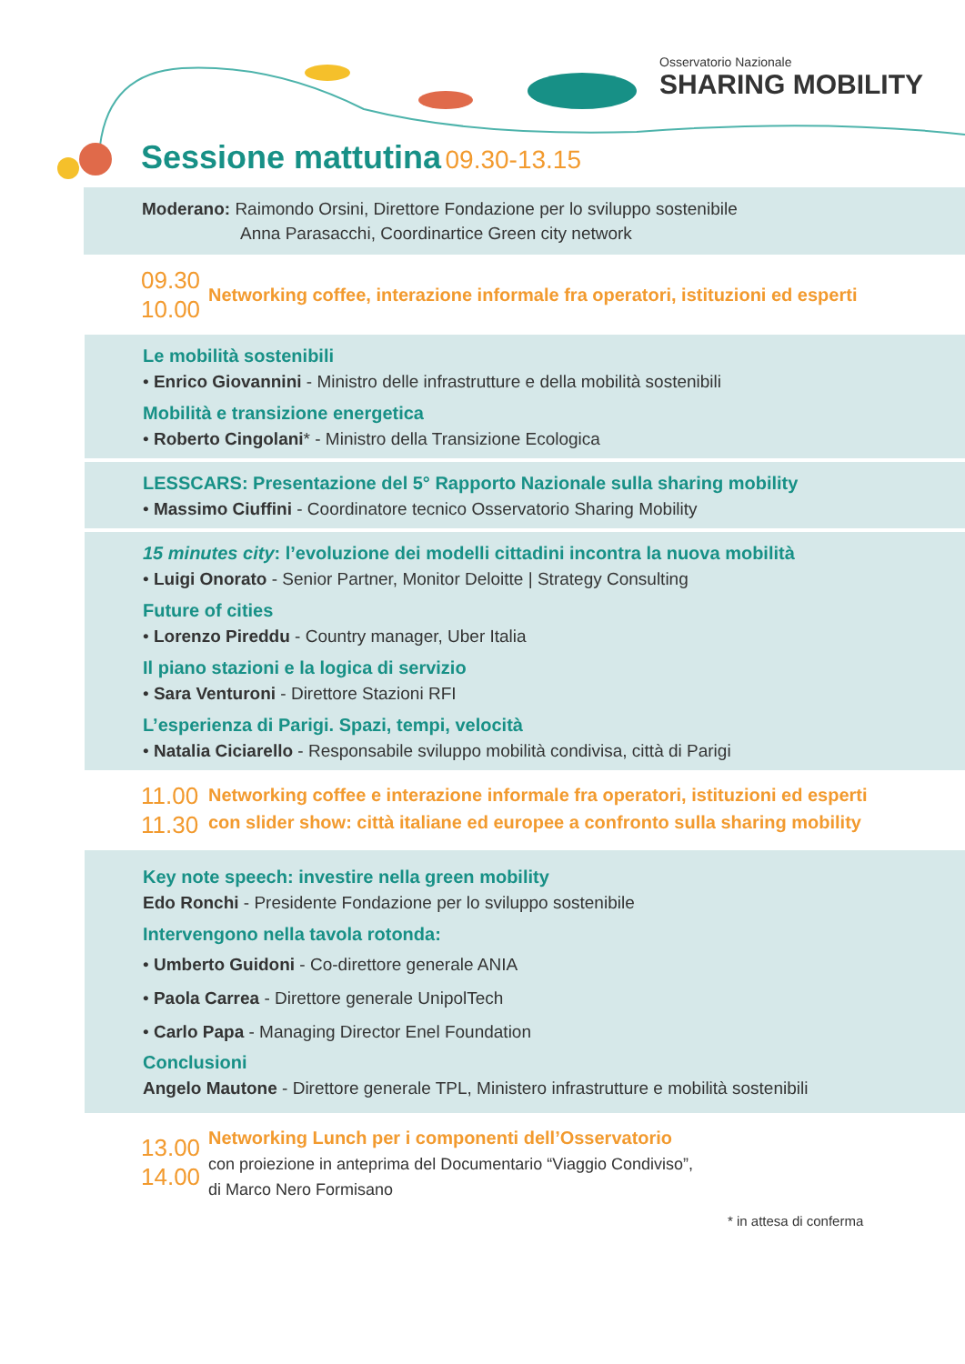Osservatorio Nazionale
SHARING MOBILITY
Sessione mattutina 09.30-13.15
Moderano: Raimondo Orsini, Direttore Fondazione per lo sviluppo sostenibile
Anna Parasacchi, Coordinartice Green city network
09.30
10.00
Networking coffee, interazione informale fra operatori, istituzioni ed esperti
Le mobilità sostenibili
• Enrico Giovannini - Ministro delle infrastrutture e della mobilità sostenibili
Mobilità e transizione energetica
• Roberto Cingolani* - Ministro della Transizione Ecologica
LESSCARS: Presentazione del 5° Rapporto Nazionale sulla sharing mobility
• Massimo Ciuffini - Coordinatore tecnico Osservatorio Sharing Mobility
15 minutes city: l’evoluzione dei modelli cittadini incontra la nuova mobilità
• Luigi Onorato - Senior Partner, Monitor Deloitte | Strategy Consulting
Future of cities
• Lorenzo Pireddu - Country manager, Uber Italia
Il piano stazioni e la logica di servizio
• Sara Venturoni - Direttore Stazioni RFI
L’esperienza di Parigi. Spazi, tempi, velocità
• Natalia Ciciarello - Responsabile sviluppo mobilità condivisa, città di Parigi
11.00
11.30
Networking coffee e interazione informale fra operatori, istituzioni ed esperti
con slider show: città italiane ed europee a confronto sulla sharing mobility
Key note speech: investire nella green mobility
Edo Ronchi - Presidente Fondazione per lo sviluppo sostenibile
Intervengono nella tavola rotonda:
• Umberto Guidoni - Co-direttore generale ANIA
• Paola Carrea - Direttore generale UnipolTech
• Carlo Papa - Managing Director Enel Foundation
Conclusioni
Angelo Mautone - Direttore generale TPL, Ministero infrastrutture e mobilità sostenibili
13.00
14.00
Networking Lunch per i componenti dell’Osservatorio
con proiezione in anteprima del Documentario “Viaggio Condiviso”,
di Marco Nero Formisano
* in attesa di conferma